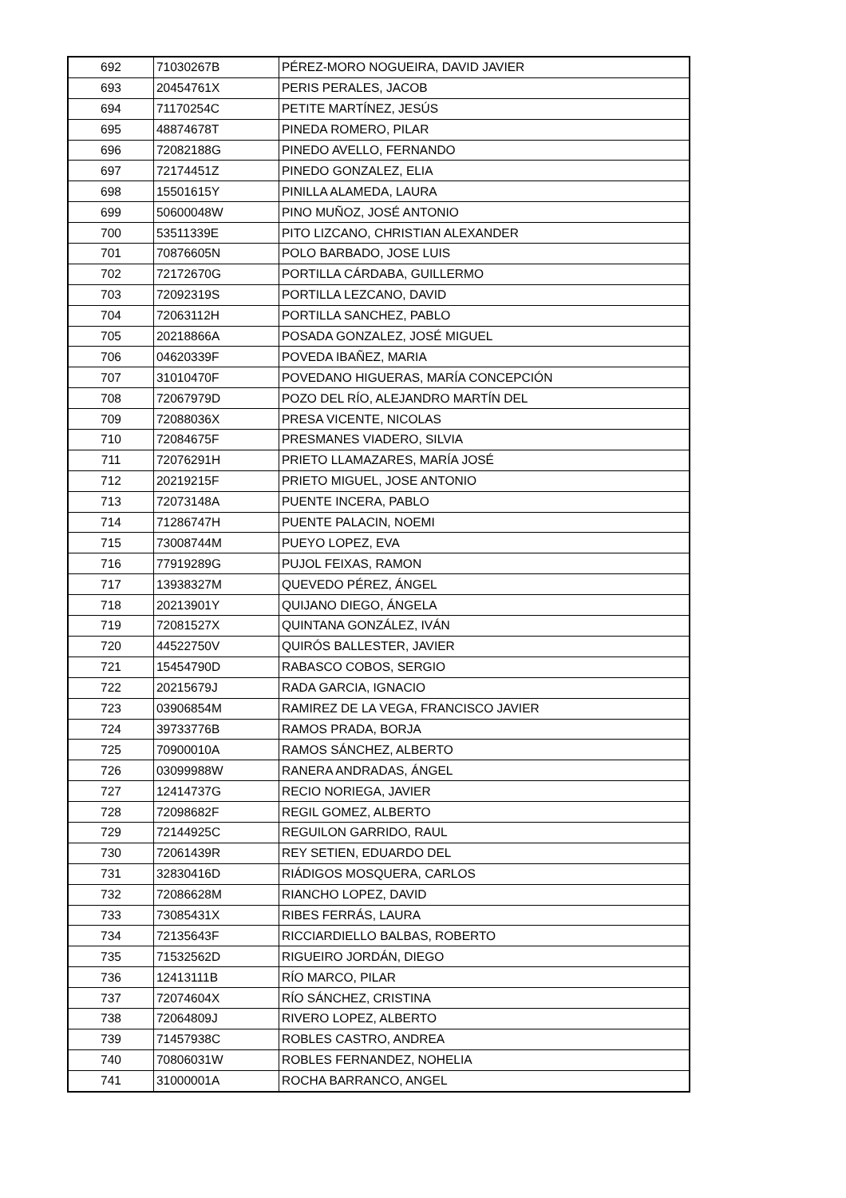| 692 | 71030267B | PÉREZ-MORO NOGUEIRA, DAVID JAVIER |
| 693 | 20454761X | PERIS PERALES, JACOB |
| 694 | 71170254C | PETITE MARTÍNEZ, JESÚS |
| 695 | 48874678T | PINEDA ROMERO, PILAR |
| 696 | 72082188G | PINEDO AVELLO, FERNANDO |
| 697 | 72174451Z | PINEDO GONZALEZ, ELIA |
| 698 | 15501615Y | PINILLA ALAMEDA, LAURA |
| 699 | 50600048W | PINO MUÑOZ, JOSÉ ANTONIO |
| 700 | 53511339E | PITO LIZCANO, CHRISTIAN ALEXANDER |
| 701 | 70876605N | POLO BARBADO, JOSE LUIS |
| 702 | 72172670G | PORTILLA CÁRDABA, GUILLERMO |
| 703 | 72092319S | PORTILLA LEZCANO, DAVID |
| 704 | 72063112H | PORTILLA SANCHEZ, PABLO |
| 705 | 20218866A | POSADA GONZALEZ, JOSÉ MIGUEL |
| 706 | 04620339F | POVEDA IBAÑEZ, MARIA |
| 707 | 31010470F | POVEDANO HIGUERAS, MARÍA CONCEPCIÓN |
| 708 | 72067979D | POZO DEL RÍO, ALEJANDRO MARTÍN DEL |
| 709 | 72088036X | PRESA VICENTE, NICOLAS |
| 710 | 72084675F | PRESMANES VIADERO, SILVIA |
| 711 | 72076291H | PRIETO LLAMAZARES, MARÍA JOSÉ |
| 712 | 20219215F | PRIETO MIGUEL, JOSE ANTONIO |
| 713 | 72073148A | PUENTE INCERA, PABLO |
| 714 | 71286747H | PUENTE PALACIN, NOEMI |
| 715 | 73008744M | PUEYO LOPEZ, EVA |
| 716 | 77919289G | PUJOL FEIXAS, RAMON |
| 717 | 13938327M | QUEVEDO PÉREZ, ÁNGEL |
| 718 | 20213901Y | QUIJANO DIEGO, ÁNGELA |
| 719 | 72081527X | QUINTANA GONZÁLEZ, IVÁN |
| 720 | 44522750V | QUIRÓS BALLESTER, JAVIER |
| 721 | 15454790D | RABASCO COBOS, SERGIO |
| 722 | 20215679J | RADA GARCIA, IGNACIO |
| 723 | 03906854M | RAMIREZ DE LA VEGA, FRANCISCO JAVIER |
| 724 | 39733776B | RAMOS PRADA, BORJA |
| 725 | 70900010A | RAMOS SÁNCHEZ, ALBERTO |
| 726 | 03099988W | RANERA ANDRADAS, ÁNGEL |
| 727 | 12414737G | RECIO NORIEGA, JAVIER |
| 728 | 72098682F | REGIL GOMEZ, ALBERTO |
| 729 | 72144925C | REGUILON GARRIDO, RAUL |
| 730 | 72061439R | REY SETIEN, EDUARDO DEL |
| 731 | 32830416D | RIÁDIGOS MOSQUERA, CARLOS |
| 732 | 72086628M | RIANCHO LOPEZ, DAVID |
| 733 | 73085431X | RIBES FERRÁS, LAURA |
| 734 | 72135643F | RICCIARDIELLO BALBAS, ROBERTO |
| 735 | 71532562D | RIGUEIRO JORDÁN, DIEGO |
| 736 | 12413111B | RÍO MARCO, PILAR |
| 737 | 72074604X | RÍO SÁNCHEZ, CRISTINA |
| 738 | 72064809J | RIVERO LOPEZ, ALBERTO |
| 739 | 71457938C | ROBLES CASTRO, ANDREA |
| 740 | 70806031W | ROBLES FERNANDEZ, NOHELIA |
| 741 | 31000001A | ROCHA BARRANCO, ANGEL |